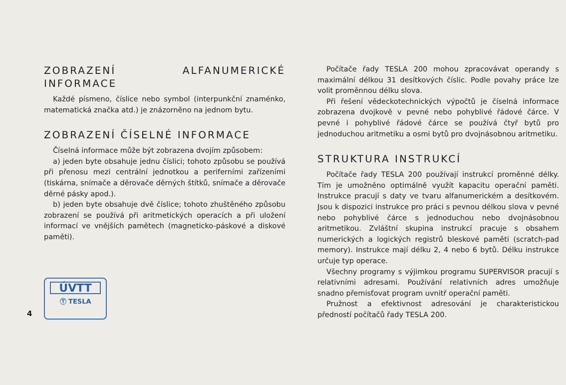ZOBRAZENÍ ALFANUMERICKÉ INFORMACE
Každé písmeno, číslice nebo symbol (interpunkční znaménko, matematická značka atd.) je znázorněno na jednom bytu.
ZOBRAZENÍ ČÍSELNÉ INFORMACE
Číselná informace může být zobrazena dvojím způsobem:
a) jeden byte obsahuje jednu číslici; tohoto způsobu se používá při přenosu mezi centrální jednotkou a periferními zařízeními (tiskárna, snímače a děrovače děrných štítků, snímače a děrovače děrné pásky apod.).
b) jeden byte obsahuje dvě číslice; tohoto zhuštěného způsobu zobrazení se používá při aritmetických operacích a při uložení informací ve vnějších pamětech (magneticko-páskové a diskové paměti).
4
ÚVTT
Ⓣ TESLA
Počítače řady TESLA 200 mohou zpracovávat operandy s maximální délkou 31 desítkových číslic. Podle povahy práce lze volit proměnnou délku slova.
Při řešení vědeckotechnických výpočtů je číselná informace zobrazena dvojkově v pevné nebo pohyblivé řádové čárce. V pevné i pohyblivé řádové čárce se používá čtyř bytů pro jednoduchou aritmetiku a osmi bytů pro dvojnásobnou aritmetiku.
STRUKTURA INSTRUKCÍ
Počítače řady TESLA 200 používají instrukcí proměnné délky. Tím je umožněno optimálně využít kapacitu operační paměti. Instrukce pracují s daty ve tvaru alfanumerickém a desítkovém. Jsou k dispozici instrukce pro práci s pevnou délkou slova v pevné nebo pohyblivé čárce s jednoduchou nebo dvojnásobnou aritmetikou. Zvláštní skupina instrukcí pracuje s obsahem numerických a logických registrů bleskové paměti (scratch-pad memory). Instrukce mají délku 2, 4 nebo 6 bytů. Délku instrukce určuje typ operace.
Všechny programy s výjimkou programu SUPERVISOR pracují s relativními adresami. Používání relativních adres umožňuje snadno přemisťovat program uvnitř operační paměti.
Pružnost a efektivnost adresování je charakteristickou předností počítačů řady TESLA 200.